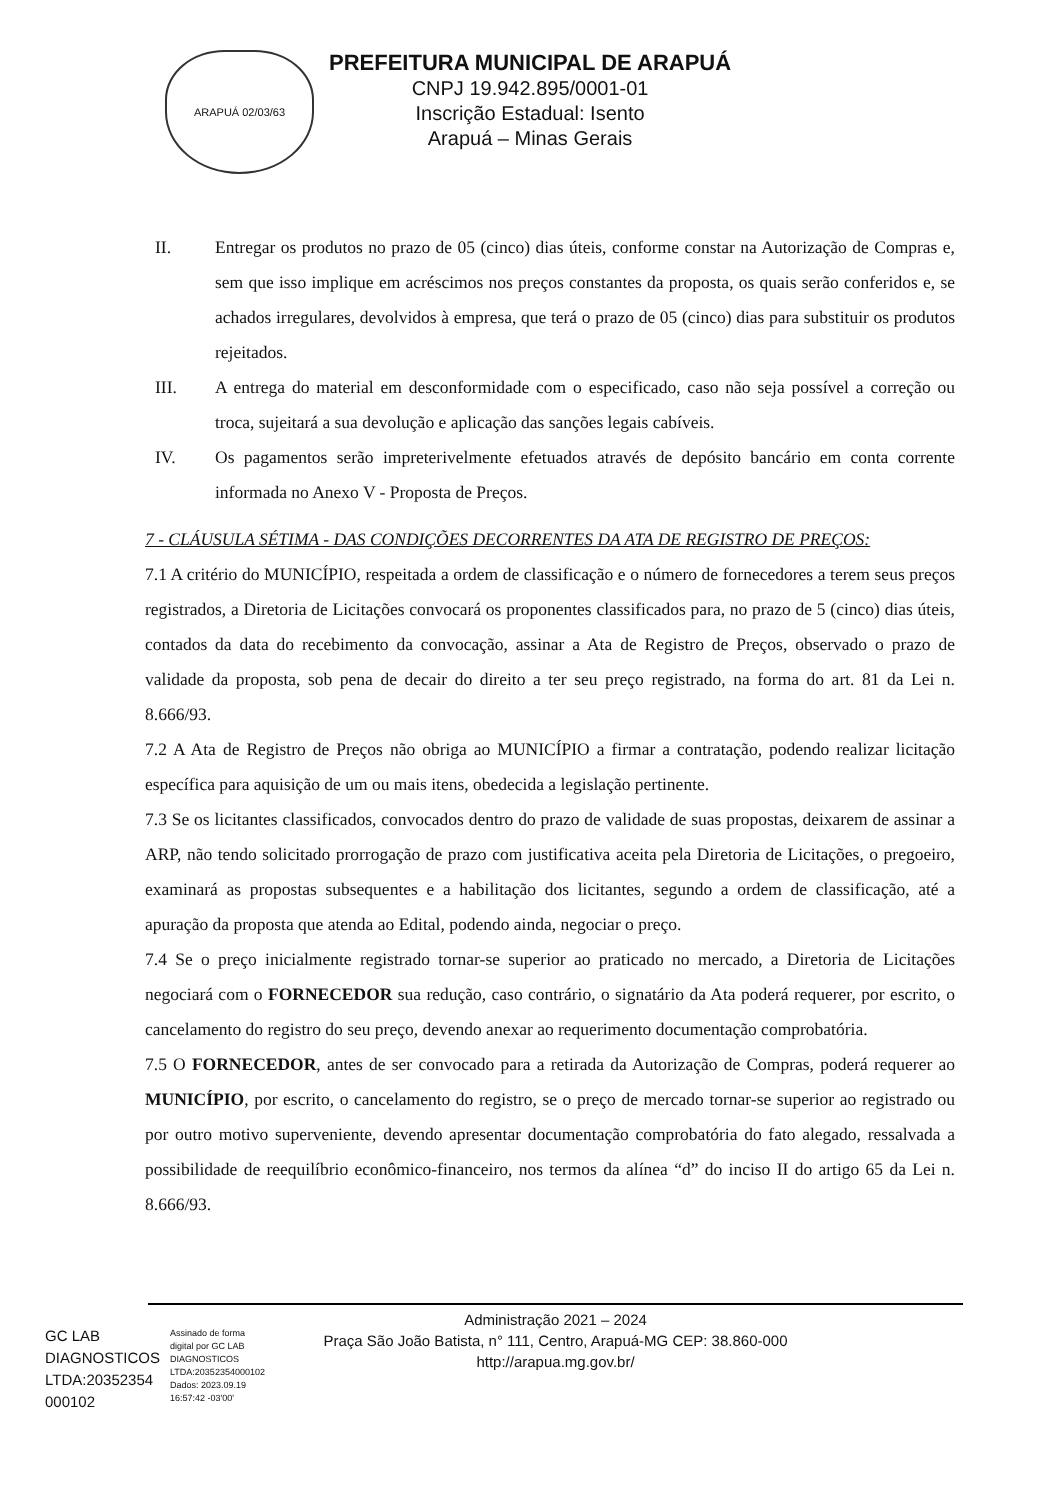ARAPUÁ 02/03/63
PREFEITURA MUNICIPAL DE ARAPUÁ
CNPJ 19.942.895/0001-01
Inscrição Estadual: Isento
Arapuá – Minas Gerais
II. Entregar os produtos no prazo de 05 (cinco) dias úteis, conforme constar na Autorização de Compras e, sem que isso implique em acréscimos nos preços constantes da proposta, os quais serão conferidos e, se achados irregulares, devolvidos à empresa, que terá o prazo de 05 (cinco) dias para substituir os produtos rejeitados.
III. A entrega do material em desconformidade com o especificado, caso não seja possível a correção ou troca, sujeitará a sua devolução e aplicação das sanções legais cabíveis.
IV. Os pagamentos serão impreterivelmente efetuados através de depósito bancário em conta corrente informada no Anexo V - Proposta de Preços.
7 - CLÁUSULA SÉTIMA - DAS CONDIÇÕES DECORRENTES DA ATA DE REGISTRO DE PREÇOS:
7.1 A critério do MUNICÍPIO, respeitada a ordem de classificação e o número de fornecedores a terem seus preços registrados, a Diretoria de Licitações convocará os proponentes classificados para, no prazo de 5 (cinco) dias úteis, contados da data do recebimento da convocação, assinar a Ata de Registro de Preços, observado o prazo de validade da proposta, sob pena de decair do direito a ter seu preço registrado, na forma do art. 81 da Lei n. 8.666/93.
7.2 A Ata de Registro de Preços não obriga ao MUNICÍPIO a firmar a contratação, podendo realizar licitação específica para aquisição de um ou mais itens, obedecida a legislação pertinente.
7.3 Se os licitantes classificados, convocados dentro do prazo de validade de suas propostas, deixarem de assinar a ARP, não tendo solicitado prorrogação de prazo com justificativa aceita pela Diretoria de Licitações, o pregoeiro, examinará as propostas subsequentes e a habilitação dos licitantes, segundo a ordem de classificação, até a apuração da proposta que atenda ao Edital, podendo ainda, negociar o preço.
7.4 Se o preço inicialmente registrado tornar-se superior ao praticado no mercado, a Diretoria de Licitações negociará com o FORNECEDOR sua redução, caso contrário, o signatário da Ata poderá requerer, por escrito, o cancelamento do registro do seu preço, devendo anexar ao requerimento documentação comprobatória.
7.5 O FORNECEDOR, antes de ser convocado para a retirada da Autorização de Compras, poderá requerer ao MUNICÍPIO, por escrito, o cancelamento do registro, se o preço de mercado tornar-se superior ao registrado ou por outro motivo superveniente, devendo apresentar documentação comprobatória do fato alegado, ressalvada a possibilidade de reequilíbrio econômico-financeiro, nos termos da alínea “d” do inciso II do artigo 65 da Lei n. 8.666/93.
GC LAB
DIAGNOSTICOS
LTDA:20352354
000102
Assinado de forma
digital por GC LAB
DIAGNOSTICOS
LTDA:20352354000102
Dados: 2023.09.19
16:57:42 -03'00'
Administração 2021 – 2024
Praça São João Batista, n° 111, Centro, Arapuá-MG CEP: 38.860-000
http://arapua.mg.gov.br/